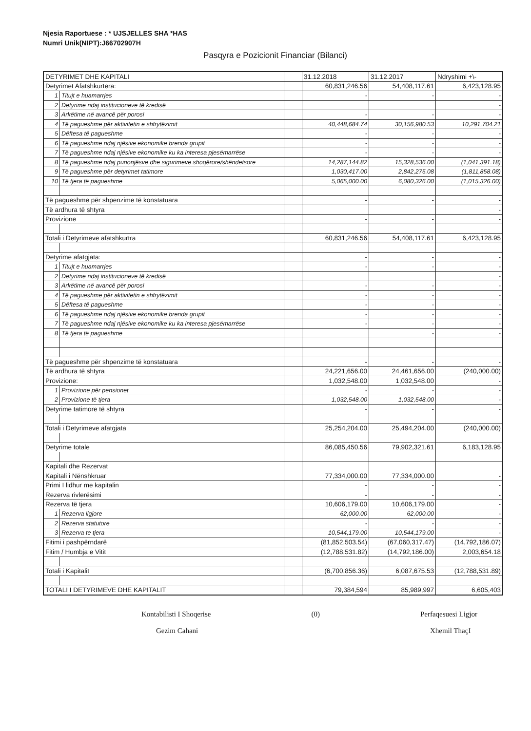Njesia Raportuese : * UJSJELLES SHA *HAS
Numri Unik(NIPT):J66702907H
Pasqyra e Pozicionit Financiar (Bilanci)
| DETYRIMET DHE KAPITALI | | | 31.12.2018 | 31.12.2017 | Ndryshimi +\- |
| --- | --- | --- | --- | --- | --- |
| Detyrimet Afatshkurtera: | | | 60,831,246.56 | 54,408,117.61 | 6,423,128.95 |
| 1 | Titujt e huamarrjes | | - | - | - |
| 2 | Detyrime ndaj institucioneve të kredisë | | | | - |
| 3 | Arkëtime në avancë për porosi | | - | - | - |
| 4 | Të pagueshme për aktivitetin e shfrytëzimit | | 40,448,684.74 | 30,156,980.53 | 10,291,704.21 |
| 5 | Dëftesa të pagueshme | | - | - | - |
| 6 | Të pagueshme ndaj njësive ekonomike brenda grupit | | - | - | - |
| 7 | Të pagueshme ndaj njësive ekonomike ku ka interesa pjesëmarrëse | | - | - | - |
| 8 | Të pagueshme ndaj punonjësve dhe sigurimeve shoqërore/shëndetsore | | 14,287,144.82 | 15,328,536.00 | (1,041,391.18) |
| 9 | Të pagueshme për detyrimet tatimore | | 1,030,417.00 | 2,842,275.08 | (1,811,858.08) |
| 10 | Të tjera të pagueshme | | 5,065,000.00 | 6,080,326.00 | (1,015,326.00) |
| Të pagueshme për shpenzime të konstatuara | | | - | - | - |
| Të ardhura të shtyra | | | | | - |
| Provizione | | | - | - | - |
| Totali i Detyrimeve afatshkurtra | | | 60,831,246.56 | 54,408,117.61 | 6,423,128.95 |
| Detyrime afatgjata: | | | - | - | - |
| 1 | Titujt e huamarrjes | | - | - | - |
| 2 | Detyrime ndaj institucioneve të kredisë | | | | - |
| 3 | Arkëtime në avancë për porosi | | - | - | - |
| 4 | Të pagueshme për aktivitetin e shfrytëzimit | | - | - | - |
| 5 | Dëftesa të pagueshme | | - | - | - |
| 6 | Të pagueshme ndaj njësive ekonomike brenda grupit | | - | - | - |
| 7 | Të pagueshme ndaj njësive ekonomike ku ka interesa pjesëmarrëse | | - | - | - |
| 8 | Të tjera të pagueshme | | | - | - |
| Të pagueshme për shpenzime të konstatuara | | | - | - | - |
| Të ardhura të shtyra | | | 24,221,656.00 | 24,461,656.00 | (240,000.00) |
| Provizione: | | | 1,032,548.00 | 1,032,548.00 | - |
| 1 | Provizione për pensionet | | - | - | - |
| 2 | Provizione të tjera | | 1,032,548.00 | 1,032,548.00 | - |
| Detyrime tatimore të shtyra | | | - | - | - |
| Totali i Detyrimeve afatgjata | | | 25,254,204.00 | 25,494,204.00 | (240,000.00) |
| Detyrime totale | | | 86,085,450.56 | 79,902,321.61 | 6,183,128.95 |
| Kapitali dhe Rezervat | | | | | |
| Kapitali i Nënshkruar | | | 77,334,000.00 | 77,334,000.00 | - |
| Primi I lidhur me kapitalin | | | - | - | - |
| Rezerva rivlerësimi | | | - | - | - |
| Rezerva të tjera | | | 10,606,179.00 | 10,606,179.00 | - |
| 1 | Rezerva ligjore | | 62,000.00 | 62,000.00 | - |
| 2 | Rezerva statutore | | - | - | - |
| 3 | Rezerva te tjera | | 10,544,179.00 | 10,544,179.00 | - |
| Fitimi i pashpërndarë | | | (81,852,503.54) | (67,060,317.47) | (14,792,186.07) |
| Fitim / Humbja e Vitit | | | (12,788,531.82) | (14,792,186.00) | 2,003,654.18 |
| Totali i Kapitalit | | | (6,700,856.36) | 6,087,675.53 | (12,788,531.89) |
| TOTALI I DETYRIMEVE DHE KAPITALIT | | | 79,384,594 | 85,989,997 | 6,605,403 |
Kontabilisti I Shoqerise
Gezim Cahani
(0) Perfaqesuesi Ligjor
Xhemil ThaçI